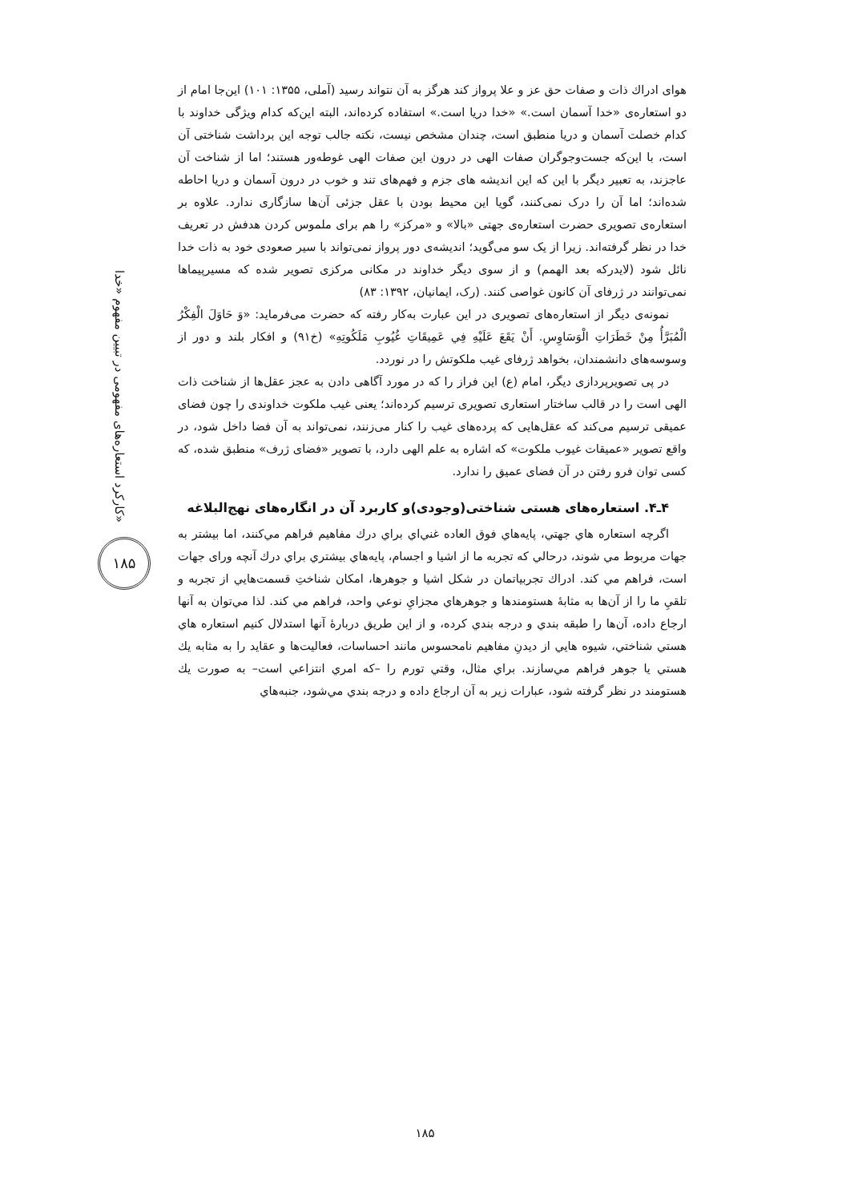کارکرد استعاره‌های مفهومی در تبیین مفهوم «خدا»
۱۸۵
هوای ادراك ذات و صفات حق عز و علا پرواز کند هرگز به آن نتواند رسید (آملی، ۱۳۵۵: ۱۰۱) این‌جا امام از دو استعاره‌ی «خدا آسمان است.» «خدا دریا است.» استفاده کرده‌اند، البته این‌که کدام ویژگی خداوند با کدام خصلت آسمان و دریا منطبق است، چندان مشخص نیست، نکته جالب توجه این برداشت شناختی آن است، با این‌که جست‌وجوگران صفات الهی در درون این صفات الهی غوطه‌ور هستند؛ اما از شناخت آن عاجزند، به تعبیر دیگر با این که این اندیشه های جزم و فهم‌های تند و خوب در درون آسمان و دریا احاطه شده‌اند؛ اما آن را درک نمی‌کنند، گویا این محیط بودن با عقل جزئی آن‌ها سازگاری ندارد. علاوه بر استعاره‌ی تصویری حضرت استعاره‌ی جهتی «بالا» و «مرکز» را هم برای ملموس کردن هدفش در تعریف خدا در نظر گرفته‌اند. زیرا از یک سو می‌گوید؛ اندیشه‌ی دور پرواز نمی‌تواند با سیر صعودی خود به ذات خدا نائل شود (لایدرکه بعد الهمم) و از سوی دیگر خداوند در مکانی مرکزی تصویر شده که مسیرپیماها نمی‌توانند در ژرفای آن کانون غواصی کنند. (رک، ایمانیان، ۱۳۹۲: ۸۳)
نمونه‌ی دیگر از استعاره‌های تصویری در این عبارت به‌کار رفته که حضرت می‌فرماید: «وَ حَاوَلَ الْفِكْرُ الْمُبَرَّأُ مِنْ خَطَرَاتِ الْوَسَاوِسِ. أَنْ يَقَعَ عَلَيْهِ فِي عَمِيقَاتِ غُيُوبِ مَلَكُوتِهِ» (خ۹۱) و افکار بلند و دور از وسوسه‌های دانشمندان، بخواهد ژرفای غیب ملکوتش را در نوردد.
در پی تصویرپردازی دیگر، امام (ع) این فراز را که در مورد آگاهی دادن به عجز عقل‌ها از شناخت ذات الهی است را در قالب ساختار استعاری تصویری ترسیم کرده‌اند؛ یعنی غیب ملکوت خداوندی را چون فضای عمیقی ترسیم می‌کند که عقل‌هایی که پرده‌های غیب را کنار می‌زنند، نمی‌تواند به آن فضا داخل شود، در واقع تصویر «عمیقات غیوب ملکوت» که اشاره به علم الهی دارد، با تصویر «فضای ژرف» منطبق شده، که کسی توان فرو رفتن در آن فضای عمیق را ندارد.
۴ـ۴. استعاره‌های هستی شناختی(وجودی)و کاربرد آن در انگاره‌های نهج‌البلاغه
اگرچه استعاره هاي جهتي، پايه‌هاي فوق العاده غني‌اي براي درك مفاهيم فراهم مي‌كنند، اما بيشتر به جهات مربوط مي شوند، درحالي كه تجربه ما از اشيا و اجسام، پايه‌هاي بيشتري براي درك آنچه وراى جهات است، فراهم مي كند. ادراك تجربياتمان در شكل اشيا و جوهرها، امكان شناختِ قسمت‌هايي از تجربه و تلقيِ ما را از آن‌ها به مثابهٔ هستومندها و جوهرهاي مجزايِ نوعي واحد، فراهم مي كند. لذا مي‌توان به آنها ارجاع داده، آن‌ها را طبقه بندي و درجه بندي كرده، و از اين طريق دربارهٔ آنها استدلال كنيم استعاره هاي هستي شناختي، شيوه هايي از ديدنِ مفاهيم نامحسوس مانند احساسات، فعاليت‌ها و عقايد را به مثابه يك هستي يا جوهر فراهم مي‌سازند. براي مثال، وقتي تورم را –كه امري انتزاعي است– به صورت يك هستومند در نظر گرفته شود، عبارات زير به آن ارجاع داده و درجه بندي مي‌شود، جنبه‌هاي
۱۸۵